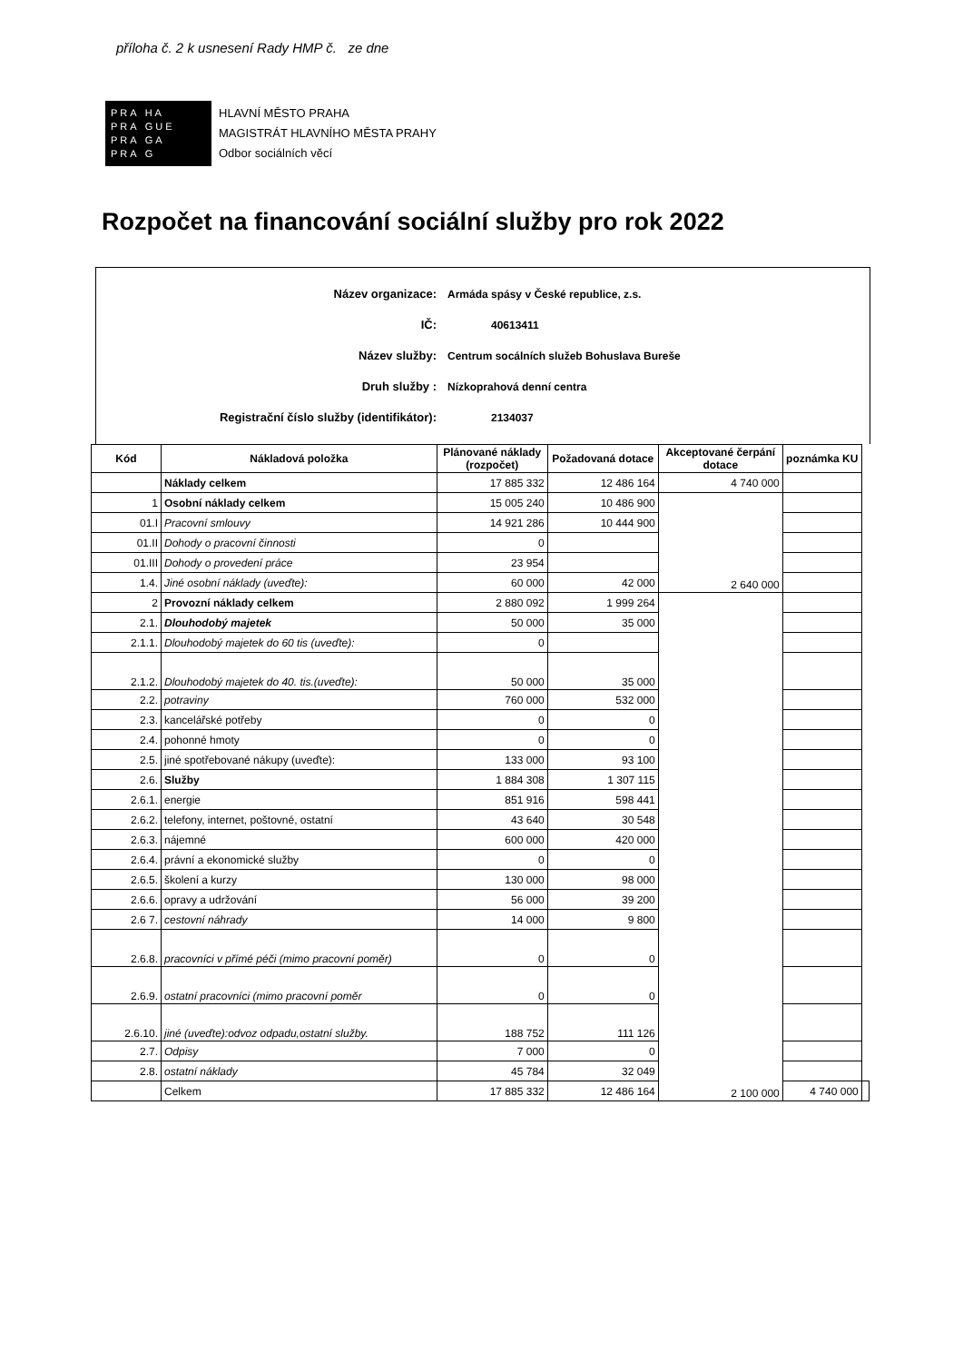příloha č. 2 k usnesení Rady HMP č. ze dne
PRA
PRA
PRA
PRA
HA
GUE
GA
G
HLAVNÍ MĚSTO PRAHA
MAGISTRÁT HLAVNÍHO MĚSTA PRAHY
Odbor sociálních věcí
Rozpočet na financování sociální služby pro rok 2022
Název organizace: Armáda spásy v České republice, z.s.
IČ: 40613411
Název služby: Centrum socálních služeb Bohuslava Bureše
Druh služby : Nízkoprahová denní centra
Registrační číslo služby (identifikátor): 2134037
| Kód | Nákladová položka | Plánované náklady (rozpočet) | Požadovaná dotace | Akceptované čerpání dotace | poznámka KU | |
| --- | --- | --- | --- | --- | --- | --- |
| | Náklady celkem | 17 885 332 | 12 486 164 | 4 740 000 | | |
| 1 | Osobní náklady celkem | 15 005 240 | 10 486 900 | 2 640 000 | | |
| 01.I | Pracovní smlouvy | 14 921 286 | 10 444 900 | | | |
| 01.II | Dohody o pracovní činnosti | 0 | | | | |
| 01.III | Dohody o provedení práce | 23 954 | | | | |
| 1.4. | Jiné osobní náklady (uveďte): | 60 000 | 42 000 | | | |
| 2 | Provozní náklady celkem | 2 880 092 | 1 999 264 | 2 100 000 | | |
| 2.1. | Dlouhodobý majetek | 50 000 | 35 000 | | | |
| 2.1.1. | Dlouhodobý majetek do 60 tis (uveďte): | 0 | | | | |
| 2.1.2. | Dlouhodobý majetek do 40. tis.(uveďte): | 50 000 | 35 000 | | | |
| 2.2. | potraviny | 760 000 | 532 000 | | | |
| 2.3. | kancelářské potřeby | 0 | 0 | | | |
| 2.4. | pohonné hmoty | 0 | 0 | | | |
| 2.5. | jiné spotřebované nákupy (uveďte): | 133 000 | 93 100 | | | |
| 2.6. | Služby | 1 884 308 | 1 307 115 | | | |
| 2.6.1. | energie | 851 916 | 598 441 | | | |
| 2.6.2. | telefony, internet, poštovné, ostatní | 43 640 | 30 548 | | | |
| 2.6.3. | nájemné | 600 000 | 420 000 | | | |
| 2.6.4. | právní a ekonomické služby | 0 | 0 | | | |
| 2.6.5. | školení a kurzy | 130 000 | 98 000 | | | |
| 2.6.6. | opravy a udržování | 56 000 | 39 200 | | | |
| 2.6 7. | cestovní náhrady | 14 000 | 9 800 | | | |
| 2.6.8. | pracovníci v přímé péči (mimo pracovní poměr) | 0 | 0 | | | |
| 2.6.9. | ostatní pracovníci (mimo pracovní poměr | 0 | 0 | | | |
| 2.6.10. | jiné (uveďte):odvoz odpadu,ostatní služby. | 188 752 | 111 126 | | | |
| 2.7. | Odpisy | 7 000 | 0 | | | |
| 2.8. | ostatní náklady | 45 784 | 32 049 | | | |
| | Celkem | 17 885 332 | 12 486 164 | | 4 740 000 | |